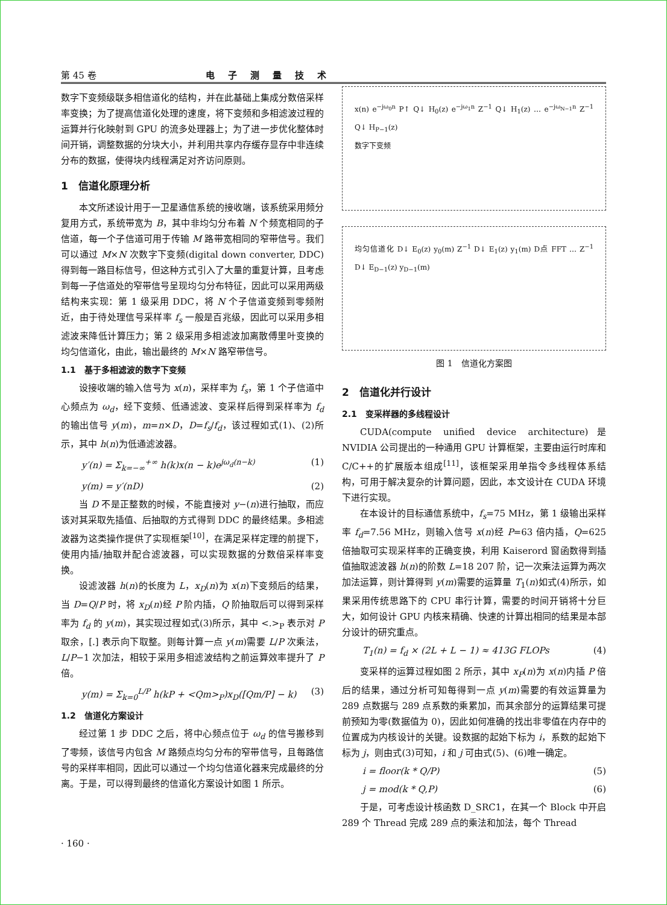第 45 卷 电子测量技术
数字下变频级联多相信道化的结构，并在此基础上集成分数倍采样率变换；为了提高信道化处理的速度，将下变频和多相滤波过程的运算并行化映射到 GPU 的流多处理器上；为了进一步优化整体时间开销，调整数据的分块大小，并利用共享内存缓存显存中非连续分布的数据，使得块内线程满足对齐访问原则。
1　信道化原理分析
本文所述设计用于一卫星通信系统的接收端，该系统采用频分复用方式，系统带宽为 B，其中非均匀分布着 N 个频宽相同的子信道，每一个子信道可用于传输 M 路带宽相同的窄带信号。我们可以通过 M×N 次数字下变频(digital down converter, DDC)得到每一路目标信号，但这种方式引入了大量的重复计算，且考虑到每一子信道处的窄带信号呈现均匀分布特征，因此可以采用两级结构来实现：第 1 级采用 DDC，将 N 个子信道变频到零频附近，由于待处理信号采样率 f<sub>s</sub> 一般是百兆级，因此可以采用多相滤波来降低计算压力；第 2 级采用多相滤波加离散傅里叶变换的均匀信道化，由此，输出最终的 M×N 路窄带信号。
1.1　基于多相滤波的数字下变频
设接收端的输入信号为 x(n)，采样率为 f<sub>s</sub>，第 1 个子信道中心频点为 ω<sub>d</sub>，经下变频、低通滤波、变采样后得到采样率为 f<sub>d</sub> 的输出信号 y(m)，m=n×D，D=f<sub>s</sub>/f<sub>d</sub>，该过程如式(1)、(2)所示，其中 h(n)为低通滤波器。
y′(n) = Σ<sub>k=−∞</sub><sup>+∞</sup> h(k)x(n − k)e<sup>jω<sub>d</sub>(n−k)</sup> (1)
y(m) = y′(nD) (2)
当 D 不是正整数的时候，不能直接对 y−(n)进行抽取，而应该对其采取先插值、后抽取的方式得到 DDC 的最终结果。多相滤波器为这类操作提供了实现框架<sup>[10]</sup>，在满足采样定理的前提下，使用内插/抽取并配合滤波器，可以实现数据的分数倍采样率变换。
设滤波器 h(n)的长度为 L，x<sub>D</sub>(n)为 x(n)下变频后的结果，当 D=Q/P 时，将 x<sub>D</sub>(n)经 P 阶内插，Q 阶抽取后可以得到采样率为 f<sub>d</sub> 的 y(m)，其实现过程如式(3)所示，其中 <.><sub>P</sub> 表示对 P 取余，[.] 表示向下取整。则每计算一点 y(m)需要 L/P 次乘法，L/P−1 次加法，相较于采用多相滤波结构之前运算效率提升了 P 倍。
y(m) = Σ<sub>k=0</sub><sup>L/P</sup> h(kP + <Qm><sub>P</sub>)x<sub>D</sub>([Qm/P] − k) (3)
1.2　信道化方案设计
经过第 1 步 DDC 之后，将中心频点位于 ω<sub>d</sub> 的信号搬移到了零频，该信号内包含 M 路频点均匀分布的窄带信号，且每路信号的采样率相同，因此可以通过一个均匀信道化器来完成最终的分离。于是，可以得到最终的信道化方案设计如图 1 所示。
x(n) e<sup>−jω<sub>0</sub>n</sup> P↑ Q↓ H<sub>0</sub>(z) e<sup>−jω<sub>1</sub>n</sup> Z<sup>−1</sup> Q↓ H<sub>1</sub>(z) … e<sup>−jω<sub>N−1</sub>n</sup> Z<sup>−1</sup> Q↓ H<sub>P−1</sub>(z)
数字下变频
均匀信道化 D↓ E<sub>0</sub>(z) y<sub>0</sub>(m) Z<sup>−1</sup> D↓ E<sub>1</sub>(z) y<sub>1</sub>(m) D点 FFT … Z<sup>−1</sup> D↓ E<sub>D−1</sub>(z) y<sub>D−1</sub>(m)
图 1　信道化方案图
2　信道化并行设计
2.1　变采样器的多线程设计
CUDA(compute unified device architecture)是 NVIDIA 公司提出的一种通用 GPU 计算框架，主要由运行时库和 C/C++的扩展版本组成<sup>[11]</sup>，该框架采用单指令多线程体系结构，可用于解决复杂的计算问题，因此，本文设计在 CUDA 环境下进行实现。
在本设计的目标通信系统中，f<sub>s</sub>=75 MHz，第 1 级输出采样率 f<sub>d</sub>=7.56 MHz，则输入信号 x(n)经 P=63 倍内插，Q=625 倍抽取可实现采样率的正确变换，利用 Kaiserord 窗函数得到插值抽取滤波器 h(n)的阶数 L=18 207 阶，记一次乘法运算为两次加法运算，则计算得到 y(m)需要的运算量 T<sub>1</sub>(n)如式(4)所示，如果采用传统思路下的 CPU 串行计算，需要的时间开销将十分巨大，如何设计 GPU 内核来精确、快速的计算出相同的结果是本部分设计的研究重点。
T<sub>1</sub>(n) = f<sub>d</sub> × (2L + L − 1) ≈ 413G FLOPs (4)
变采样的运算过程如图 2 所示，其中 x<sub>P</sub>(n)为 x(n)内插 P 倍后的结果，通过分析可知每得到一点 y(m)需要的有效运算量为 289 点数据与 289 点系数的乘累加，而其余部分的运算结果可提前预知为零(数据值为 0)，因此如何准确的找出非零值在内存中的位置成为内核设计的关键。设数据的起始下标为 i，系数的起始下标为 j，则由式(3)可知，i 和 j 可由式(5)、(6)唯一确定。
i = floor(k * Q/P) (5)
j = mod(k * Q,P) (6)
于是，可考虑设计核函数 D_SRC1，在其一个 Block 中开启 289 个 Thread 完成 289 点的乘法和加法，每个 Thread
· 160 ·